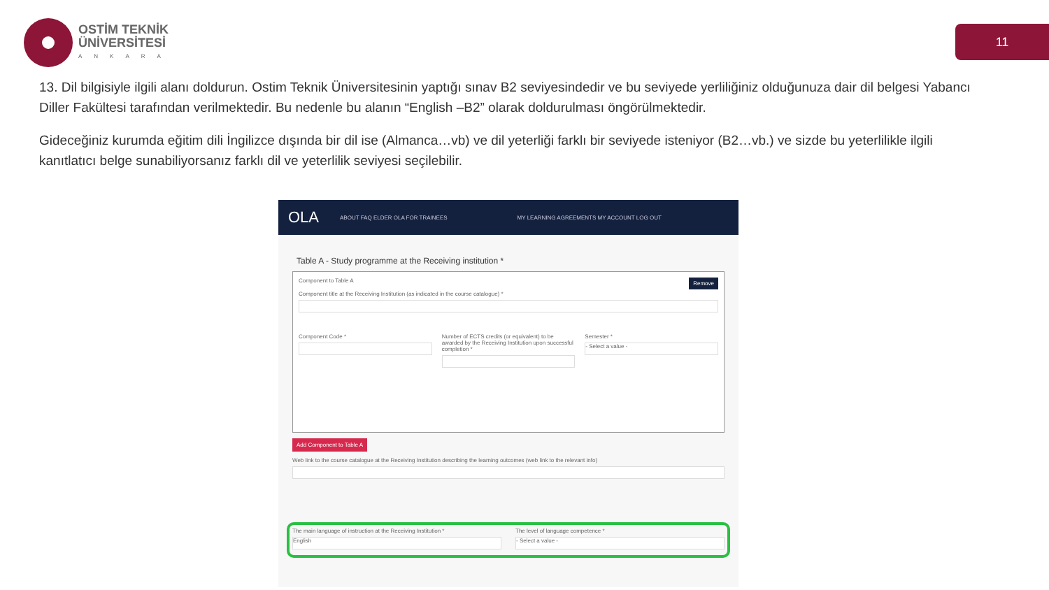OSTİM TEKNİK
ÜNİVERSİTESİ
ANKARA
11
13. Dil bilgisiyle ilgili alanı doldurun. Ostim Teknik Üniversitesinin yaptığı sınav B2 seviyesindedir ve bu seviyede yerliliğiniz olduğunuza dair dil belgesi Yabancı Diller Fakültesi tarafından verilmektedir. Bu nedenle bu alanın “English –B2” olarak doldurulması öngörülmektedir.
Gideceğiniz kurumda eğitim dili İngilizce dışında bir dil ise (Almanca…vb) ve dil yeterliği farklı bir seviyede isteniyor (B2…vb.) ve sizde bu yeterlilikle ilgili kanıtlatıcı belge sunabiliyorsanız farklı dil ve yeterlilik seviyesi seçilebilir.
OLA ABOUT FAQ ELDER OLA FOR TRAINEES MY LEARNING AGREEMENTS MY ACCOUNT LOG OUT
Table A - Study programme at the Receiving institution *
Component to Table A Remove
Component title at the Receiving Institution (as indicated in the course catalogue) *
Component Code * Number of ECTS credits (or equivalent) to be awarded by the Receiving Institution upon successful completion *
Semester *
- Select a value -
Add Component to Table A
Web link to the course catalogue at the Receiving Institution describing the learning outcomes (web link to the relevant info)
The main language of instruction at the Receiving Institution *
English
The level of language competence *
- Select a value -